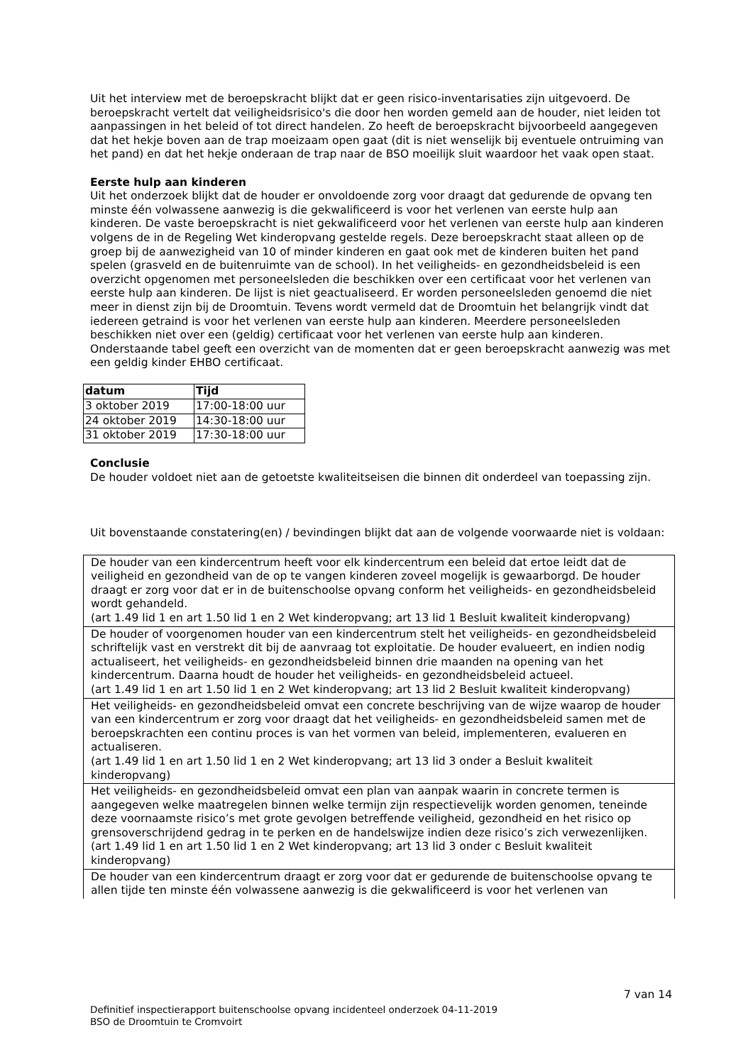Uit het interview met de beroepskracht blijkt dat er geen risico-inventarisaties zijn uitgevoerd. De beroepskracht vertelt dat veiligheidsrisico's die door hen worden gemeld aan de houder, niet leiden tot aanpassingen in het beleid of tot direct handelen. Zo heeft de beroepskracht bijvoorbeeld aangegeven dat het hekje boven aan de trap moeizaam open gaat (dit is niet wenselijk bij eventuele ontruiming van het pand) en dat het hekje onderaan de trap naar de BSO moeilijk sluit waardoor het vaak open staat.
Eerste hulp aan kinderen
Uit het onderzoek blijkt dat de houder er onvoldoende zorg voor draagt dat gedurende de opvang ten minste één volwassene aanwezig is die gekwalificeerd is voor het verlenen van eerste hulp aan kinderen. De vaste beroepskracht is niet gekwalificeerd voor het verlenen van eerste hulp aan kinderen volgens de in de Regeling Wet kinderopvang gestelde regels. Deze beroepskracht staat alleen op de groep bij de aanwezigheid van 10 of minder kinderen en gaat ook met de kinderen buiten het pand spelen (grasveld en de buitenruimte van de school). In het veiligheids- en gezondheidsbeleid is een overzicht opgenomen met personeelsleden die beschikken over een certificaat voor het verlenen van eerste hulp aan kinderen. De lijst is niet geactualiseerd. Er worden personeelsleden genoemd die niet meer in dienst zijn bij de Droomtuin. Tevens wordt vermeld dat de Droomtuin het belangrijk vindt dat iedereen getraind is voor het verlenen van eerste hulp aan kinderen. Meerdere personeelsleden beschikken niet over een (geldig) certificaat voor het verlenen van eerste hulp aan kinderen.
Onderstaande tabel geeft een overzicht van de momenten dat er geen beroepskracht aanwezig was met een geldig kinder EHBO certificaat.
| datum | Tijd |
| --- | --- |
| 3 oktober 2019 | 17:00-18:00 uur |
| 24 oktober 2019 | 14:30-18:00 uur |
| 31 oktober 2019 | 17:30-18:00 uur |
Conclusie
De houder voldoet niet aan de getoetste kwaliteitseisen die binnen dit onderdeel van toepassing zijn.
Uit bovenstaande constatering(en) / bevindingen blijkt dat aan de volgende voorwaarde niet is voldaan:
| De houder van een kindercentrum heeft voor elk kindercentrum een beleid dat ertoe leidt dat de veiligheid en gezondheid van de op te vangen kinderen zoveel mogelijk is gewaarborgd. De houder draagt er zorg voor dat er in de buitenschoolse opvang conform het veiligheids- en gezondheidsbeleid wordt gehandeld. (art 1.49 lid 1 en art 1.50 lid 1 en 2 Wet kinderopvang; art 13 lid 1 Besluit kwaliteit kinderopvang) |
| De houder of voorgenomen houder van een kindercentrum stelt het veiligheids- en gezondheidsbeleid schriftelijk vast en verstrekt dit bij de aanvraag tot exploitatie. De houder evalueert, en indien nodig actualiseert, het veiligheids- en gezondheidsbeleid binnen drie maanden na opening van het kindercentrum. Daarna houdt de houder het veiligheids- en gezondheidsbeleid actueel. (art 1.49 lid 1 en art 1.50 lid 1 en 2 Wet kinderopvang; art 13 lid 2 Besluit kwaliteit kinderopvang) |
| Het veiligheids- en gezondheidsbeleid omvat een concrete beschrijving van de wijze waarop de houder van een kindercentrum er zorg voor draagt dat het veiligheids- en gezondheidsbeleid samen met de beroepskrachten een continu proces is van het vormen van beleid, implementeren, evalueren en actualiseren. (art 1.49 lid 1 en art 1.50 lid 1 en 2 Wet kinderopvang; art 13 lid 3 onder a Besluit kwaliteit kinderopvang) |
| Het veiligheids- en gezondheidsbeleid omvat een plan van aanpak waarin in concrete termen is aangegeven welke maatregelen binnen welke termijn zijn respectievelijk worden genomen, teneinde deze voornaamste risico’s met grote gevolgen betreffende veiligheid, gezondheid en het risico op grensoverschrijdend gedrag in te perken en de handelswijze indien deze risico’s zich verwezenlijken. (art 1.49 lid 1 en art 1.50 lid 1 en 2 Wet kinderopvang; art 13 lid 3 onder c Besluit kwaliteit kinderopvang) |
| De houder van een kindercentrum draagt er zorg voor dat er gedurende de buitenschoolse opvang te allen tijde ten minste één volwassene aanwezig is die gekwalificeerd is voor het verlenen van |
7 van 14
Definitief inspectierapport buitenschoolse opvang incidenteel onderzoek 04-11-2019
BSO de Droomtuin te Cromvoirt